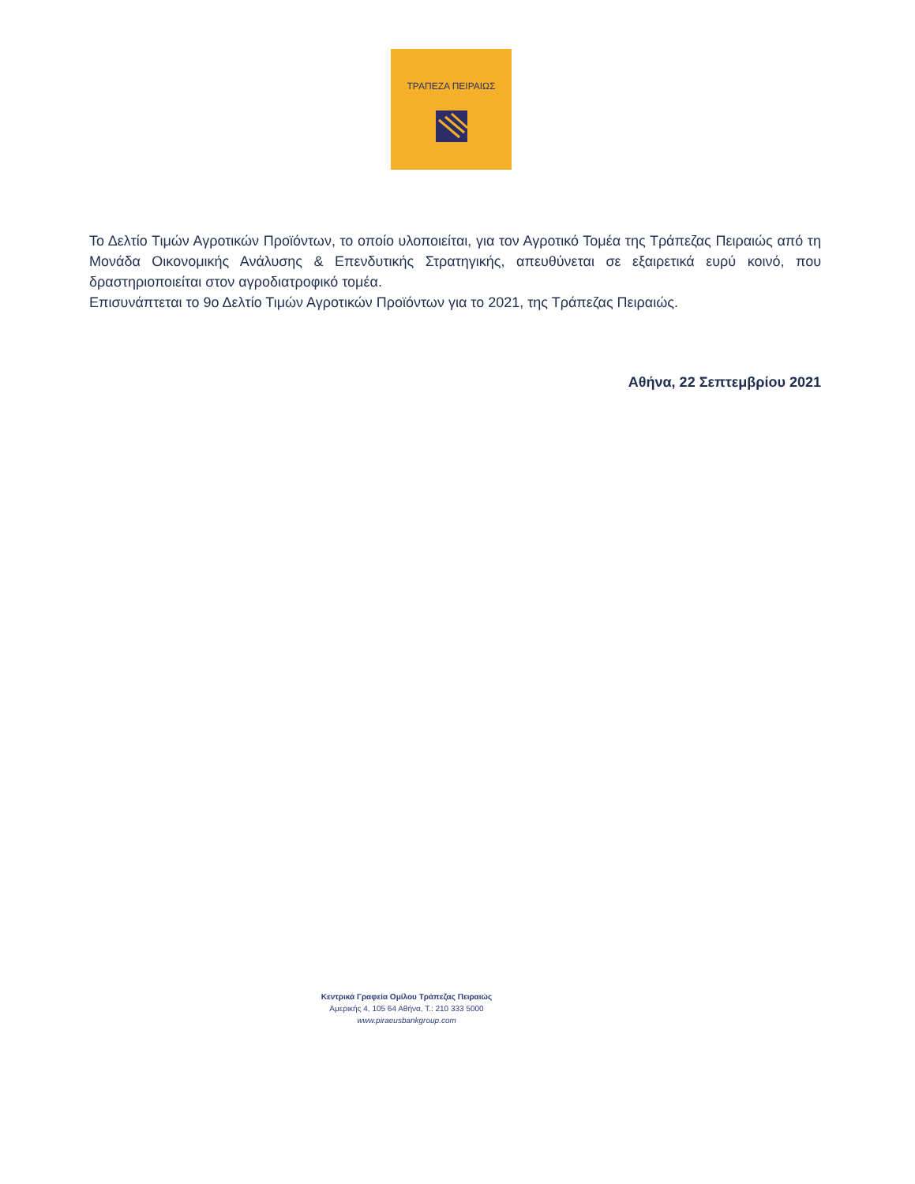ΤΡΑΠΕΖΑ ΠΕΙΡΑΙΩΣ
Το Δελτίο Τιμών Αγροτικών Προϊόντων, το οποίο υλοποιείται, για τον Αγροτικό Τομέα της Τράπεζας Πειραιώς από τη Μονάδα Οικονομικής Ανάλυσης & Επενδυτικής Στρατηγικής, απευθύνεται σε εξαιρετικά ευρύ κοινό, που δραστηριοποιείται στον αγροδιατροφικό τομέα.
Επισυνάπτεται το 9ο Δελτίο Τιμών Αγροτικών Προϊόντων για το 2021, της Τράπεζας Πειραιώς.
Αθήνα, 22 Σεπτεμβρίου 2021
Κεντρικά Γραφεία Ομίλου Τράπεζας Πειραιώς
Αμερικής 4, 105 64 Αθήνα, Τ.: 210 333 5000
www.piraeusbankgroup.com